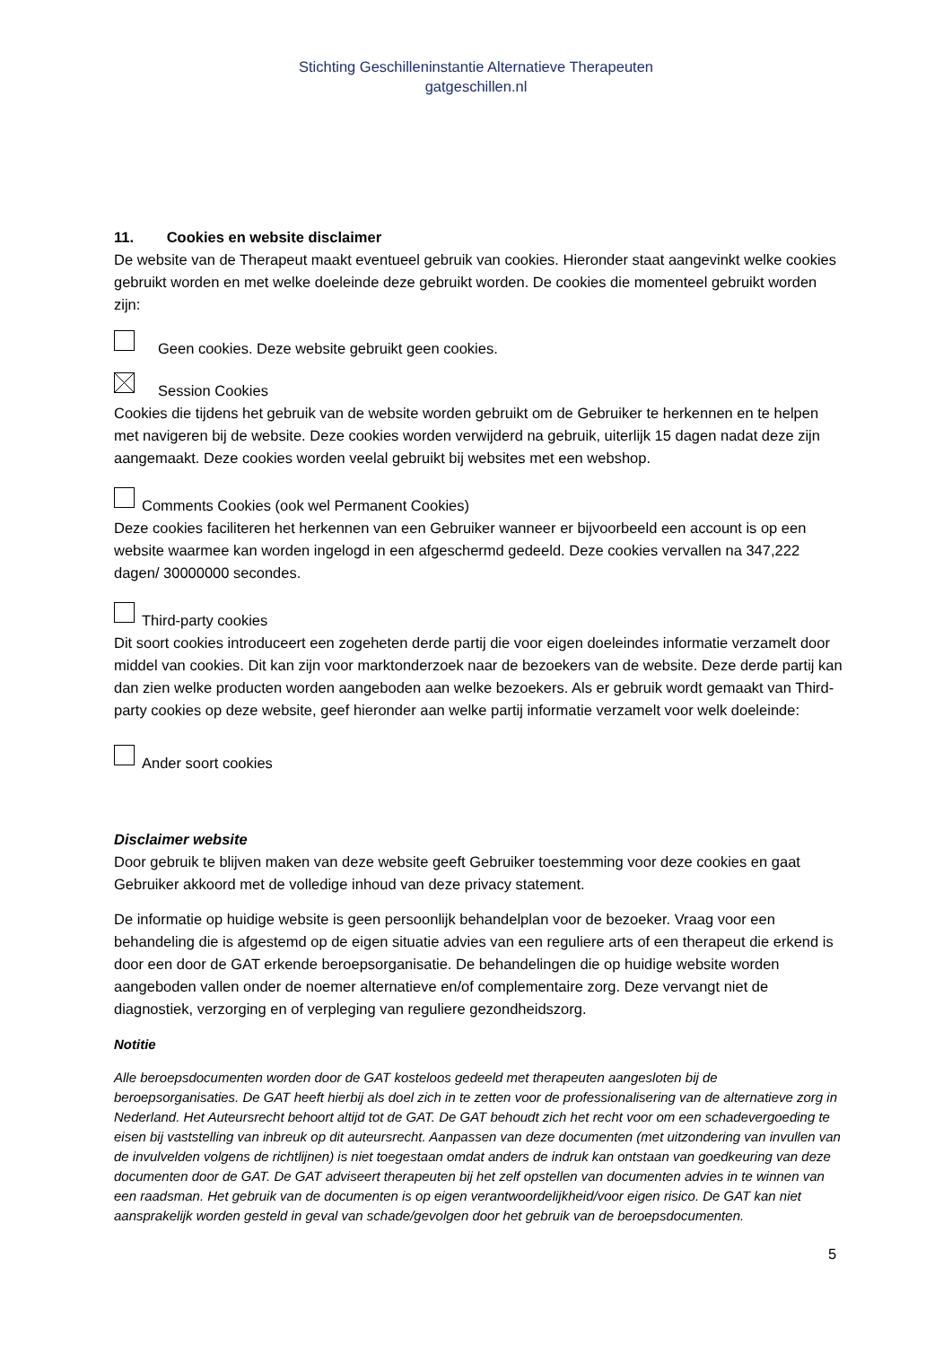Stichting Geschilleninstantie Alternatieve Therapeuten
gatgeschillen.nl
11. Cookies en website disclaimer
De website van de Therapeut maakt eventueel gebruik van cookies. Hieronder staat aangevinkt welke cookies gebruikt worden en met welke doeleinde deze gebruikt worden. De cookies die momenteel gebruikt worden zijn:
Geen cookies. Deze website gebruikt geen cookies.
Session Cookies
Cookies die tijdens het gebruik van de website worden gebruikt om de Gebruiker te herkennen en te helpen met navigeren bij de website. Deze cookies worden verwijderd na gebruik, uiterlijk 15 dagen nadat deze zijn aangemaakt. Deze cookies worden veelal gebruikt bij websites met een webshop.
Comments Cookies (ook wel Permanent Cookies)
Deze cookies faciliteren het herkennen van een Gebruiker wanneer er bijvoorbeeld een account is op een website waarmee kan worden ingelogd in een afgeschermd gedeeld. Deze cookies vervallen na 347,222 dagen/ 30000000 secondes.
Third-party cookies
Dit soort cookies introduceert een zogeheten derde partij die voor eigen doeleindes informatie verzamelt door middel van cookies. Dit kan zijn voor marktonderzoek naar de bezoekers van de website. Deze derde partij kan dan zien welke producten worden aangeboden aan welke bezoekers. Als er gebruik wordt gemaakt van Third-party cookies op deze website, geef hieronder aan welke partij informatie verzamelt voor welk doeleinde:
Ander soort cookies
Disclaimer website
Door gebruik te blijven maken van deze website geeft Gebruiker toestemming voor deze cookies en gaat Gebruiker akkoord met de volledige inhoud van deze privacy statement.
De informatie op huidige website is geen persoonlijk behandelplan voor de bezoeker. Vraag voor een behandeling die is afgestemd op de eigen situatie advies van een reguliere arts of een therapeut die erkend is door een door de GAT erkende beroepsorganisatie. De behandelingen die op huidige website worden aangeboden vallen onder de noemer alternatieve en/of complementaire zorg. Deze vervangt niet de diagnostiek, verzorging en of verpleging van reguliere gezondheidszorg.
Notitie
Alle beroepsdocumenten worden door de GAT kosteloos gedeeld met therapeuten aangesloten bij de beroepsorganisaties. De GAT heeft hierbij als doel zich in te zetten voor de professionalisering van de alternatieve zorg in Nederland. Het Auteursrecht behoort altijd tot de GAT. De GAT behoudt zich het recht voor om een schadevergoeding te eisen bij vaststelling van inbreuk op dit auteursrecht. Aanpassen van deze documenten (met uitzondering van invullen van de invulvelden volgens de richtlijnen) is niet toegestaan omdat anders de indruk kan ontstaan van goedkeuring van deze documenten door de GAT. De GAT adviseert therapeuten bij het zelf opstellen van documenten advies in te winnen van een raadsman. Het gebruik van de documenten is op eigen verantwoordelijkheid/voor eigen risico. De GAT kan niet aansprakelijk worden gesteld in geval van schade/gevolgen door het gebruik van de beroepsdocumenten.
5